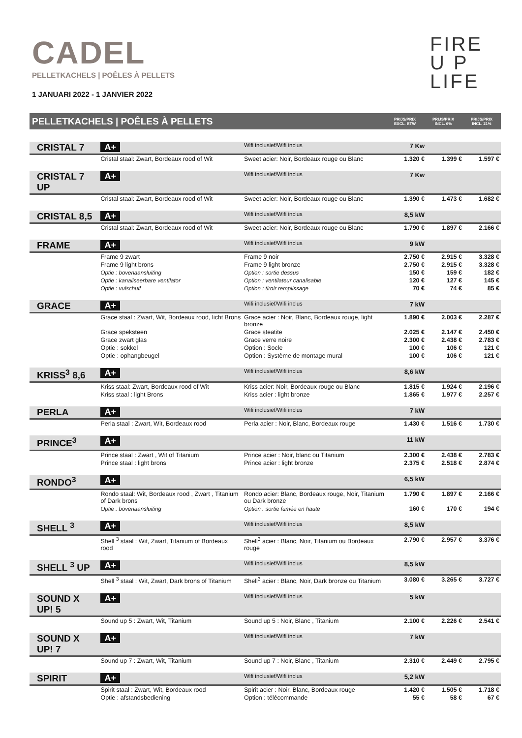CADEL
PELLETKACHELS | POÊLES À PELLETS
1 JANUARI 2022 - 1 JANVIER 2022
FIRE
U P
LIFE
PELLETKACHELS | POÊLES À PELLETS
PRIJS/PRIX
EXCL. BTW
PRIJS/PRIX
INCL. 6%
PRIJS/PRIX
INCL. 21%
| CRISTAL 7 | A+ | Wifi inclusief/Wifi inclus | 7 Kw | | |
| | Cristal staal: Zwart, Bordeaux rood of Wit | Sweet acier: Noir, Bordeaux rouge ou Blanc | 1.320 € | 1.399 € | 1.597 € |
| CRISTAL 7 UP | A+ | Wifi inclusief/Wifi inclus | 7 Kw | | |
| | Cristal staal: Zwart, Bordeaux rood of Wit | Sweet acier: Noir, Bordeaux rouge ou Blanc | 1.390 € | 1.473 € | 1.682 € |
| CRISTAL 8,5 | A+ | Wifi inclusief/Wifi inclus | 8,5 kW | | |
| | Cristal staal: Zwart, Bordeaux rood of Wit | Sweet acier: Noir, Bordeaux rouge ou Blanc | 1.790 € | 1.897 € | 2.166 € |
| FRAME | A+ | Wifi inclusief/Wifi inclus | 9 kW | | |
| | Frame 9 zwart | Frame 9 noir | 2.750 € | 2.915 € | 3.328 € |
| | Frame 9 light brons | Frame 9 light bronze | 2.750 € | 2.915 € | 3.328 € |
| | Optie : bovenaansluiting | Option : sortie dessus | 150 € | 159 € | 182 € |
| | Optie : kanaliseerbare ventilator | Option : ventilateur canalisable | 120 € | 127 € | 145 € |
| | Optie : vulschuif | Option : tiroir remplissage | 70 € | 74 € | 85 € |
| GRACE | A+ | Wifi inclusief/Wifi inclus | 7 kW | | |
| | Grace staal : Zwart, Wit, Bordeaux rood, licht Brons | Grace acier : Noir, Blanc, Bordeaux rouge, light bronze | 1.890 € | 2.003 € | 2.287 € |
| | Grace speksteen | Grace steatite | 2.025 € | 2.147 € | 2.450 € |
| | Grace zwart glas | Grace verre noire | 2.300 € | 2.438 € | 2.783 € |
| | Optie : sokkel | Option : Socle | 100 € | 106 € | 121 € |
| | Optie : ophangbeugel | Option : Système de montage mural | 100 € | 106 € | 121 € |
| KRISS<sup>3</sup> 8,6 | A+ | Wifi inclusief/Wifi inclus | 8,6 kW | | |
| | Kriss staal: Zwart, Bordeaux rood of Wit | Kriss acier: Noir, Bordeaux rouge ou Blanc | 1.815 € | 1.924 € | 2.196 € |
| | Kriss staal : light Brons | Kriss acier : light bronze | 1.865 € | 1.977 € | 2.257 € |
| PERLA | A+ | Wifi inclusief/Wifi inclus | 7 kW | | |
| | Perla staal : Zwart, Wit, Bordeaux rood | Perla acier : Noir, Blanc, Bordeaux rouge | 1.430 € | 1.516 € | 1.730 € |
| PRINCE<sup>3</sup> | A+ | | 11 kW | | |
| | Prince staal : Zwart , Wit of Titanium | Prince acier : Noir, blanc ou Titanium | 2.300 € | 2.438 € | 2.783 € |
| | Prince staal : light brons | Prince acier : light bronze | 2.375 € | 2.518 € | 2.874 € |
| RONDO<sup>3</sup> | A+ | | 6,5 kW | | |
| | Rondo staal: Wit, Bordeaux rood , Zwart , Titanium of Dark brons | Rondo acier: Blanc, Bordeaux rouge, Noir, Titanium ou Dark bronze | 1.790 € | 1.897 € | 2.166 € |
| | Optie : bovenaansluiting | Option : sortie fumée en haute | 160 € | 170 € | 194 € |
| SHELL <sup>3</sup> | A+ | Wifi inclusief/Wifi inclus | 8,5 kW | | |
| | Shell <sup>3</sup> staal : Wit, Zwart, Titanium of Bordeaux rood | Shell<sup>3</sup> acier : Blanc, Noir, Titanium ou Bordeaux rouge | 2.790 € | 2.957 € | 3.376 € |
| SHELL <sup>3</sup> UP | A+ | Wifi inclusief/Wifi inclus | 8,5 kW | | |
| | Shell <sup>3</sup> staal : Wit, Zwart, Dark brons of Titanium | Shell<sup>3</sup> acier : Blanc, Noir, Dark bronze ou Titanium | 3.080 € | 3.265 € | 3.727 € |
| SOUND X UP! 5 | A+ | Wifi inclusief/Wifi inclus | 5 kW | | |
| | Sound up 5 : Zwart, Wit, Titanium | Sound up 5 : Noir, Blanc , Titanium | 2.100 € | 2.226 € | 2.541 € |
| SOUND X UP! 7 | A+ | Wifi inclusief/Wifi inclus | 7 kW | | |
| | Sound up 7 : Zwart, Wit, Titanium | Sound up 7 : Noir, Blanc , Titanium | 2.310 € | 2.449 € | 2.795 € |
| SPIRIT | A+ | Wifi inclusief/Wifi inclus | 5,2 kW | | |
| | Spirit staal : Zwart, Wit, Bordeaux rood | Spirit acier : Noir, Blanc, Bordeaux rouge | 1.420 € | 1.505 € | 1.718 € |
| | Optie : afstandsbediening | Option : télécommande | 55 € | 58 € | 67 € |